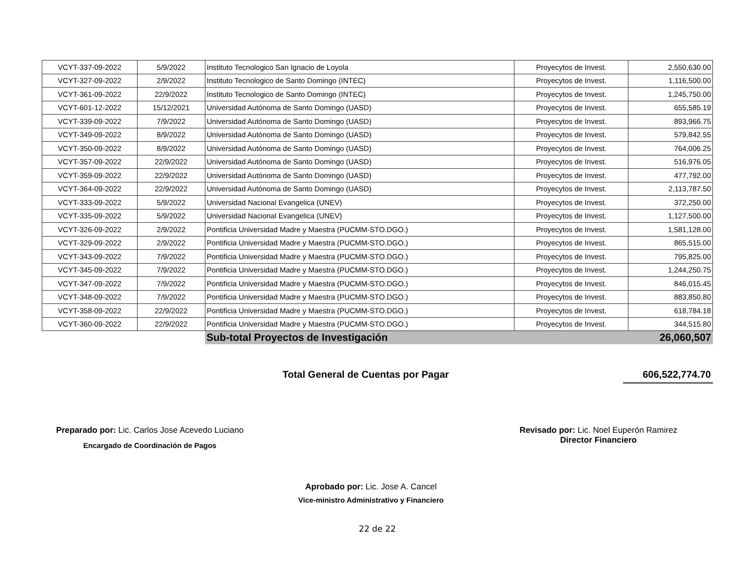| VCYT-337-09-2022 | 5/9/2022 | Instituto Tecnologico San Ignacio de Loyola | Proyecytos de Invest. | 2,550,630.00 |
| VCYT-327-09-2022 | 2/9/2022 | Instituto Tecnologico de Santo Domingo (INTEC) | Proyecytos de Invest. | 1,116,500.00 |
| VCYT-361-09-2022 | 22/9/2022 | Instituto Tecnologico de Santo Domingo (INTEC) | Proyecytos de Invest. | 1,245,750.00 |
| VCYT-601-12-2022 | 15/12/2021 | Universidad Autónoma de Santo Domingo (UASD) | Proyecytos de Invest. | 655,585.19 |
| VCYT-339-09-2022 | 7/9/2022 | Universidad Autónoma de Santo Domingo (UASD) | Proyecytos de Invest. | 893,966.75 |
| VCYT-349-09-2022 | 8/9/2022 | Universidad Autónoma de Santo Domingo (UASD) | Proyecytos de Invest. | 579,842.55 |
| VCYT-350-09-2022 | 8/9/2022 | Universidad Autónoma de Santo Domingo (UASD) | Proyecytos de Invest. | 764,006.25 |
| VCYT-357-09-2022 | 22/9/2022 | Universidad Autónoma de Santo Domingo (UASD) | Proyecytos de Invest. | 516,976.05 |
| VCYT-359-09-2022 | 22/9/2022 | Universidad Autónoma de Santo Domingo (UASD) | Proyecytos de Invest. | 477,792.00 |
| VCYT-364-09-2022 | 22/9/2022 | Universidad Autónoma de Santo Domingo (UASD) | Proyecytos de Invest. | 2,113,787.50 |
| VCYT-333-09-2022 | 5/9/2022 | Universidad Nacional Evangelica (UNEV) | Proyecytos de Invest. | 372,250.00 |
| VCYT-335-09-2022 | 5/9/2022 | Universidad Nacional Evangelica (UNEV) | Proyecytos de Invest. | 1,127,500.00 |
| VCYT-326-09-2022 | 2/9/2022 | Pontificia Universidad Madre y Maestra (PUCMM-STO.DGO.) | Proyecytos de Invest. | 1,581,128.00 |
| VCYT-329-09-2022 | 2/9/2022 | Pontificia Universidad Madre y Maestra (PUCMM-STO.DGO.) | Proyecytos de Invest. | 865,515.00 |
| VCYT-343-09-2022 | 7/9/2022 | Pontificia Universidad Madre y Maestra (PUCMM-STO.DGO.) | Proyecytos de Invest. | 795,825.00 |
| VCYT-345-09-2022 | 7/9/2022 | Pontificia Universidad Madre y Maestra (PUCMM-STO.DGO.) | Proyecytos de Invest. | 1,244,250.75 |
| VCYT-347-09-2022 | 7/9/2022 | Pontificia Universidad Madre y Maestra (PUCMM-STO.DGO.) | Proyecytos de Invest. | 846,015.45 |
| VCYT-348-09-2022 | 7/9/2022 | Pontificia Universidad Madre y Maestra (PUCMM-STO.DGO.) | Proyecytos de Invest. | 883,850.80 |
| VCYT-358-09-2022 | 22/9/2022 | Pontificia Universidad Madre y Maestra (PUCMM-STO.DGO.) | Proyecytos de Invest. | 618,784.18 |
| VCYT-360-09-2022 | 22/9/2022 | Pontificia Universidad Madre y Maestra (PUCMM-STO.DGO.) | Proyecytos de Invest. | 344,515.80 |
| | | Sub-total Proyectos de Investigación | | 26,060,507 |
Total General de Cuentas por Pagar 606,522,774.70
Preparado por: Lic. Carlos Jose Acevedo Luciano
Encargado de Coordinación de Pagos
Aprobado por: Lic. Jose A. Cancel
Vice-ministro Administrativo y Financiero
Revisado por: Lic. Noel Euperón Ramirez
Director Financiero
22 de 22